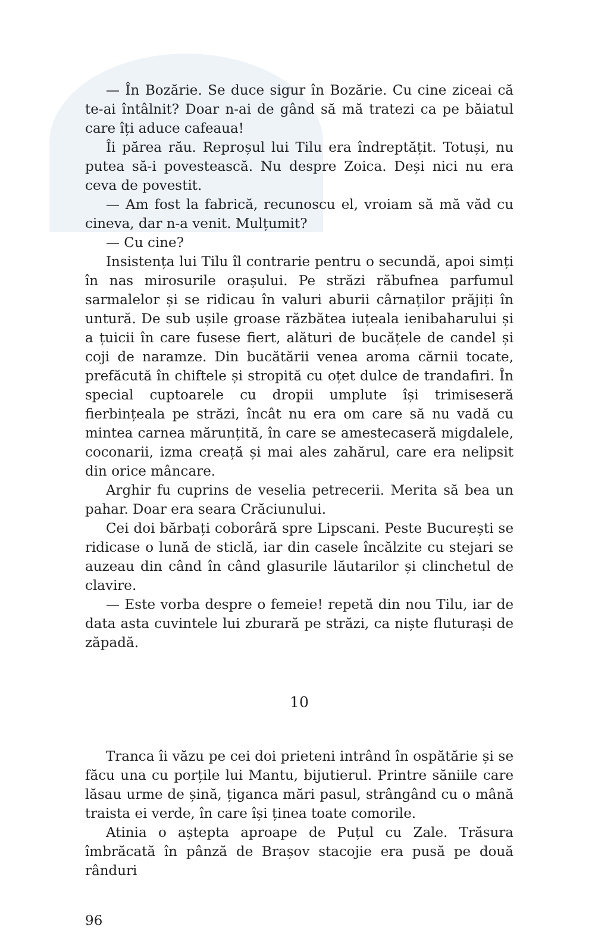— În Bozărie. Se duce sigur în Bozărie. Cu cine ziceai că te-ai întâlnit? Doar n-ai de gând să mă tratezi ca pe băiatul care îți aduce cafeaua!
Îi părea rău. Reproșul lui Tilu era îndreptățit. Totuși, nu putea să-i povestească. Nu despre Zoica. Deși nici nu era ceva de povestit.
— Am fost la fabrică, recunoscu el, vroiam să mă văd cu cineva, dar n-a venit. Mulțumit?
— Cu cine?
Insistența lui Tilu îl contrarie pentru o secundă, apoi simți în nas mirosurile orașului. Pe străzi răbufnea parfumul sarmalelor și se ridicau în valuri aburii cârnaților prăjiți în untură. De sub ușile groase răzbătea iuțeala ienibaharului și a țuicii în care fusese fiert, alături de bucățele de candel și coji de naramze. Din bucătării venea aroma cărnii tocate, prefăcută în chiftele și stropită cu oțet dulce de trandafiri. În special cuptoarele cu dropii umplute își trimiseseră fierbințeala pe străzi, încât nu era om care să nu vadă cu mintea carnea mărunțită, în care se amestecaseră migdalele, coconarii, izma creață și mai ales zahărul, care era nelipsit din orice mâncare.
Arghir fu cuprins de veselia petrecerii. Merita să bea un pahar. Doar era seara Crăciunului.
Cei doi bărbați coborâră spre Lipscani. Peste București se ridicase o lună de sticlă, iar din casele încălzite cu stejari se auzeau din când în când glasurile lăutarilor și clinchetul de clavire.
— Este vorba despre o femeie! repetă din nou Tilu, iar de data asta cuvintele lui zburară pe străzi, ca niște fluturași de zăpadă.
10
Tranca îi văzu pe cei doi prieteni intrând în ospătărie și se făcu una cu porțile lui Mantu, bijutierul. Printre săniile care lăsau urme de șină, țiganca mări pasul, strângând cu o mână traista ei verde, în care își ținea toate comorile.
Atinia o aștepta aproape de Puțul cu Zale. Trăsura îmbrăcată în pânză de Brașov stacojie era pusă pe două rânduri
96